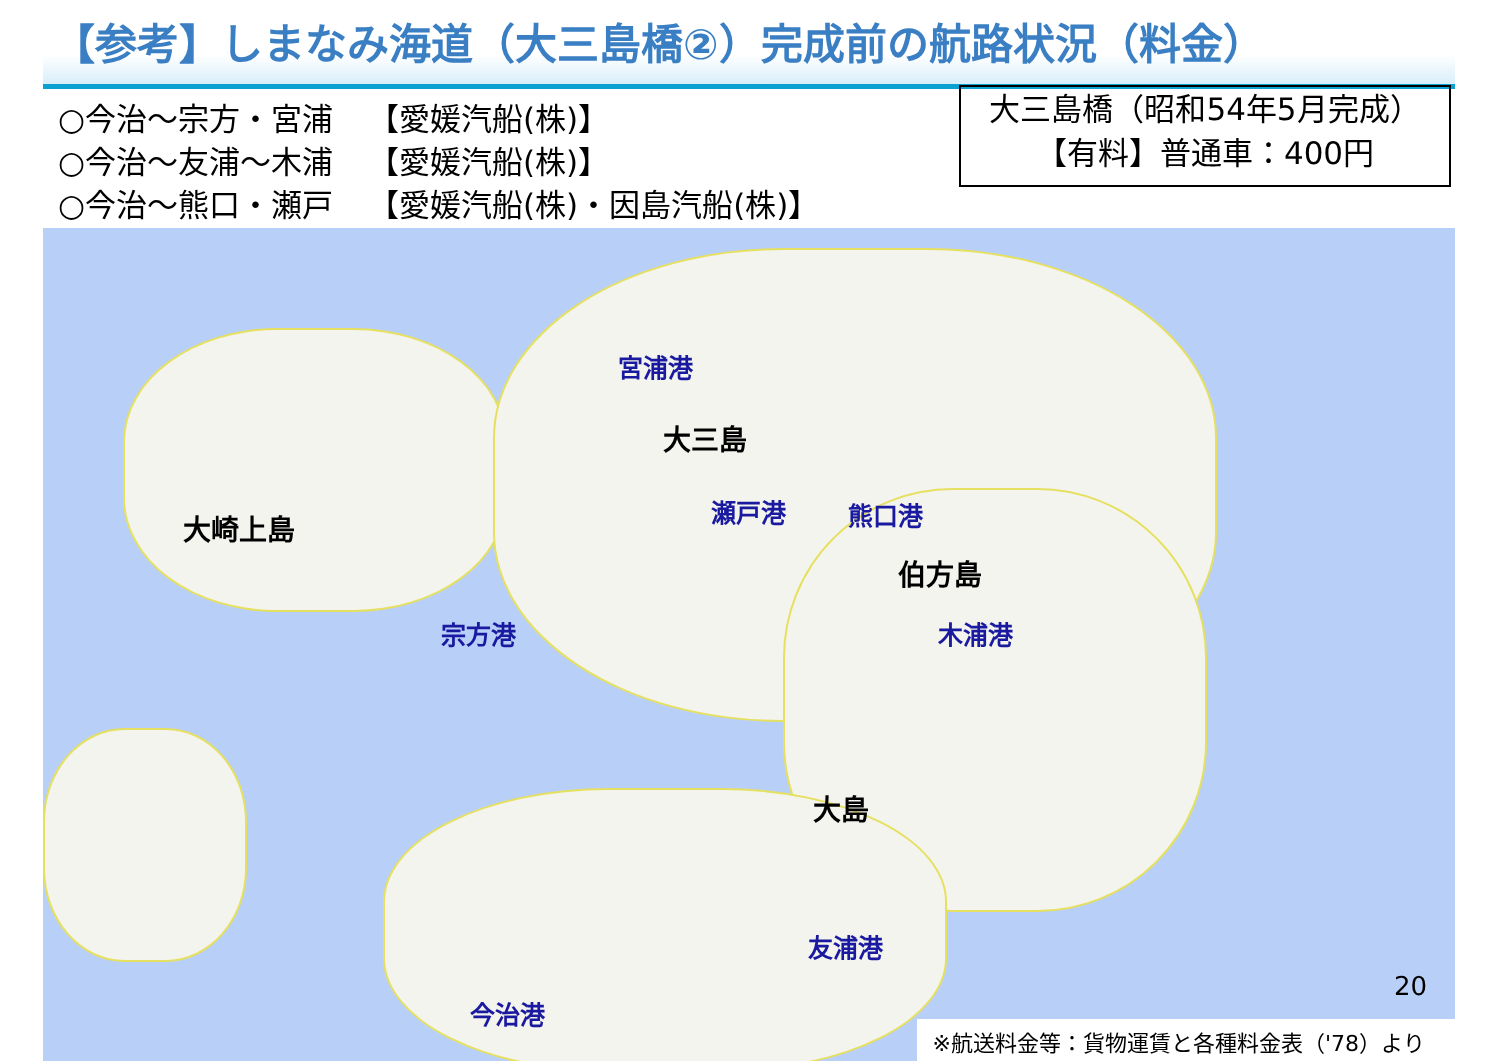【参考】しまなみ海道（大三島橋②）完成前の航路状況（料金）
○今治～宗方・宮浦 【愛媛汽船(株)】
○今治～友浦～木浦 【愛媛汽船(株)】
○今治～熊口・瀬戸 【愛媛汽船(株)・因島汽船(株)】
大三島橋（昭和54年5月完成）
【有料】普通車：400円
大崎上島
大三島
伯方島
大島
宮浦港
瀬戸港 熊口港
宗方港 木浦港
友浦港
今治港
20
※航送料金等：貨物運賃と各種料金表（'78）より